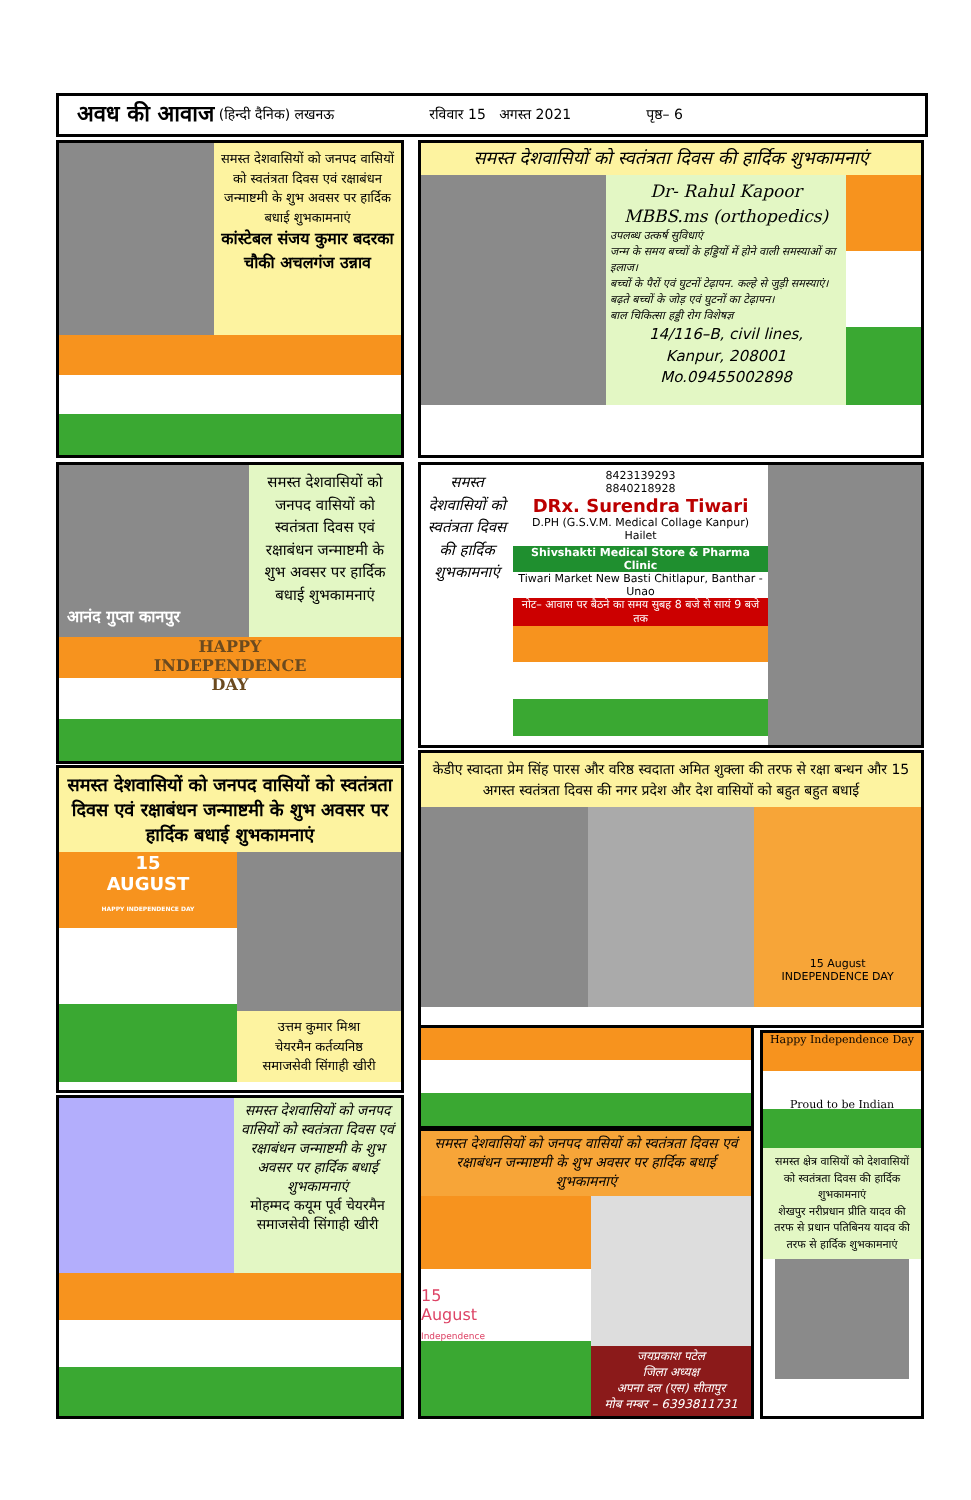अवध की आवाज (हिन्दी दैनिक) लखनऊ रविवार 15 अगस्त 2021 पृष्ठ– 6
समस्त देशवासियों को जनपद वासियों को स्वतंत्रता दिवस एवं रक्षाबंधन जन्माष्टमी के शुभ अवसर पर हार्दिक बधाई शुभकामनाएं
कांस्टेबल संजय कुमार बदरका चौकी अचलगंज उन्नाव
समस्त देशवासियों को स्वतंत्रता दिवस की हार्दिक शुभकामनाएं
Dr- Rahul Kapoor
MBBS.ms (orthopedics)
उपलब्ध उत्कर्ष सुविधाएं
जन्म के समय बच्चों के हड्डियों में होने वाली समस्याओं का इलाज।
बच्चों के पैरों एवं घुटनों टेढ़ापन. कल्हे से जुड़ी समस्याएं।
बढ़ते बच्चों के जोड़ एवं घुटनों का टेढ़ापन।
बाल चिकित्सा हड्डी रोग विशेषज्ञ
14/116–B, civil lines,
Kanpur, 208001
Mo.09455002898
आनंद गुप्ता कानपुर
समस्त देशवासियों को जनपद वासियों को स्वतंत्रता दिवस एवं रक्षाबंधन जन्माष्टमी के शुभ अवसर पर हार्दिक बधाई शुभकामनाएं
HAPPY
INDEPENDENCE
DAY
समस्त देशवासियों को स्वतंत्रता दिवस की हार्दिक शुभकामनाएं
8423139293
8840218928
DRx. Surendra Tiwari
D.PH (G.S.V.M. Medical Collage Kanpur) Hailet
Shivshakti Medical Store & Pharma Clinic
Tiwari Market New Basti Chitlapur, Banthar - Unao
नोट– आवास पर बैठने का समय सुबह 8 बजे से सायं 9 बजे तक
समस्त देशवासियों को जनपद वासियों को स्वतंत्रता दिवस एवं रक्षाबंधन जन्माष्टमी के शुभ अवसर पर हार्दिक बधाई शुभकामनाएं
15
AUGUST
HAPPY INDEPENDENCE DAY
उत्तम कुमार मिश्रा
चेयरमैन कर्तव्यनिष्ठ
समाजसेवी सिंगाही खीरी
केडीए स्वादता प्रेम सिंह पारस और वरिष्ठ स्वदाता अमित शुक्ला की तरफ से रक्षा बन्धन और 15 अगस्त स्वतंत्रता दिवस की नगर प्रदेश और देश वासियों को बहुत बहुत बधाई
15 August
INDEPENDENCE DAY
Happy Independence Day
Proud to be Indian
समस्त क्षेत्र वासियों को देशवासियों को स्वतंत्रता दिवस की हार्दिक शुभकामनाएं
शेखपुर नरीप्रधान प्रीति यादव की तरफ से प्रधान पतिबिनय यादव की तरफ से हार्दिक शुभकामनाएं
समस्त देशवासियों को जनपद वासियों को स्वतंत्रता दिवस एवं रक्षाबंधन जन्माष्टमी के शुभ अवसर पर हार्दिक बधाई शुभकामनाएं
मोहम्मद कयूम पूर्व चेयरमैन समाजसेवी सिंगाही खीरी
समस्त देशवासियों को जनपद वासियों को स्वतंत्रता दिवस एवं रक्षाबंधन जन्माष्टमी के शुभ अवसर पर हार्दिक बधाई शुभकामनाएं
15
August
Independence
जयप्रकाश पटेल
जिला अध्यक्ष
अपना दल (एस) सीतापुर
मोब नम्बर – 6393811731